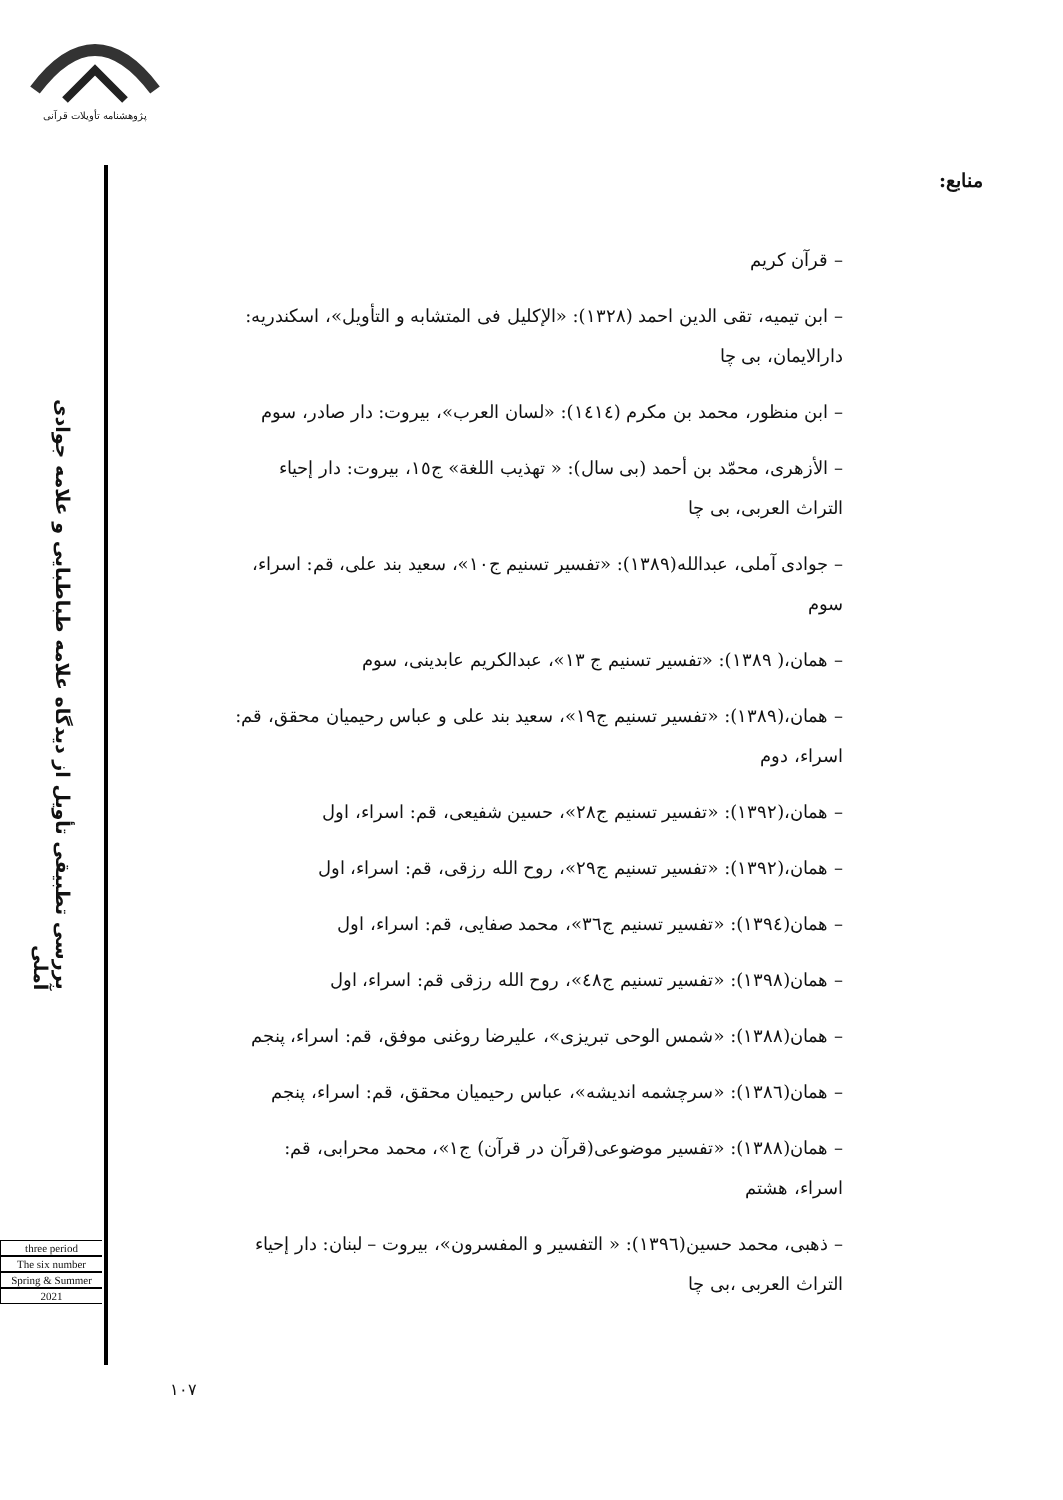پژوهشنامه تأویلات قرآنی
بررسی تطبیقی تأویل از دیدگاه علامه طباطبایی و علامه جوادی آملی
three period
The six number
Spring & Summer
2021
منابع:
– قرآن کریم
– ابن تیمیه، تقی الدین احمد (١٣٢٨): «الإکلیل فی المتشابه و التأویل»، اسکندریه: دارالایمان، بی چا
– ابن منظور، محمد بن مکرم (١٤١٤): «لسان العرب»، بیروت: دار صادر، سوم
– الأزهری، محمّد بن أحمد (بی سال): « تهذیب اللغة» ج١٥، بیروت: دار إحیاء التراث العربی، بی چا
– جوادی آملی، عبدالله(١٣٨٩): «تفسیر تسنیم ج١٠»، سعید بند علی، قم: اسراء، سوم
– همان،( ١٣٨٩): «تفسیر تسنیم ج ١٣»، عبدالکریم عابدینی، سوم
– همان،(١٣٨٩): «تفسیر تسنیم ج١٩»، سعید بند علی و عباس رحیمیان محقق، قم: اسراء، دوم
– همان،(١٣٩٢): «تفسیر تسنیم ج٢٨»، حسین شفیعی، قم: اسراء، اول
– همان،(١٣٩٢): «تفسیر تسنیم ج٢٩»، روح الله رزقی، قم: اسراء، اول
– همان(١٣٩٤): «تفسیر تسنیم ج٣٦»، محمد صفایی، قم: اسراء، اول
– همان(١٣٩٨): «تفسیر تسنیم ج٤٨»، روح الله رزقی قم: اسراء، اول
– همان(١٣٨٨): «شمس الوحی تبریزی»، علیرضا روغنی موفق، قم: اسراء، پنجم
– همان(١٣٨٦): «سرچشمه اندیشه»، عباس رحیمیان محقق، قم: اسراء، پنجم
– همان(١٣٨٨): «تفسیر موضوعی(قرآن در قرآن) ج١»، محمد محرابی، قم: اسراء، هشتم
– ذهبی، محمد حسین(١٣٩٦): « التفسیر و المفسرون»، بیروت – لبنان: دار إحیاء التراث العربی ،بی چا
١٠٧